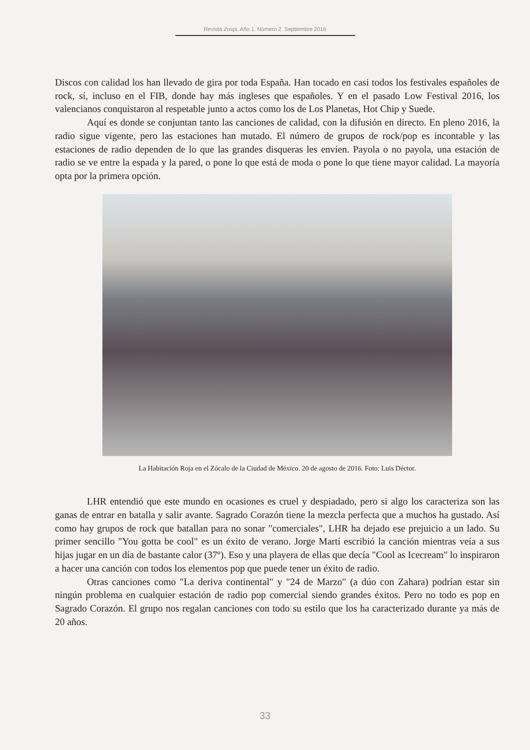Revista Zospi. Año 1. Número 2. Septiembre 2016
Discos con calidad los han llevado de gira por toda España. Han tocado en casi todos los festivales españoles de rock, sí, incluso en el FIB, donde hay más ingleses que españoles. Y en el pasado Low Festival 2016, los valencianos conquistaron al respetable junto a actos como los de Los Planetas, Hot Chip y Suede.
Aquí es donde se conjuntan tanto las canciones de calidad, con la difusión en directo. En pleno 2016, la radio sigue vigente, pero las estaciones han mutado. El número de grupos de rock/pop es incontable y las estaciones de radio dependen de lo que las grandes disqueras les envíen. Payola o no payola, una estación de radio se ve entre la espada y la pared, o pone lo que está de moda o pone lo que tiene mayor calidad. La mayoría opta por la primera opción.
La Habitación Roja en el Zócalo de la Ciudad de México. 20 de agosto de 2016. Foto: Luis Déctor.
LHR entendió que este mundo en ocasiones es cruel y despiadado, pero si algo los caracteriza son las ganas de entrar en batalla y salir avante. Sagrado Corazón tiene la mezcla perfecta que a muchos ha gustado. Así como hay grupos de rock que batallan para no sonar "comerciales", LHR ha dejado ese prejuicio a un lado. Su primer sencillo "You gotta be cool" es un éxito de verano. Jorge Martí escribió la canción mientras veía a sus hijas jugar en un día de bastante calor (37º). Eso y una playera de ellas que decía "Cool as Icecream" lo inspiraron a hacer una canción con todos los elementos pop que puede tener un éxito de radio.
Otras canciones como "La deriva continental" y "24 de Marzo" (a dúo con Zahara) podrían estar sin ningún problema en cualquier estación de radio pop comercial siendo grandes éxitos. Pero no todo es pop en Sagrado Corazón. El grupo nos regalan canciones con todo su estilo que los ha caracterizado durante ya más de 20 años.
33